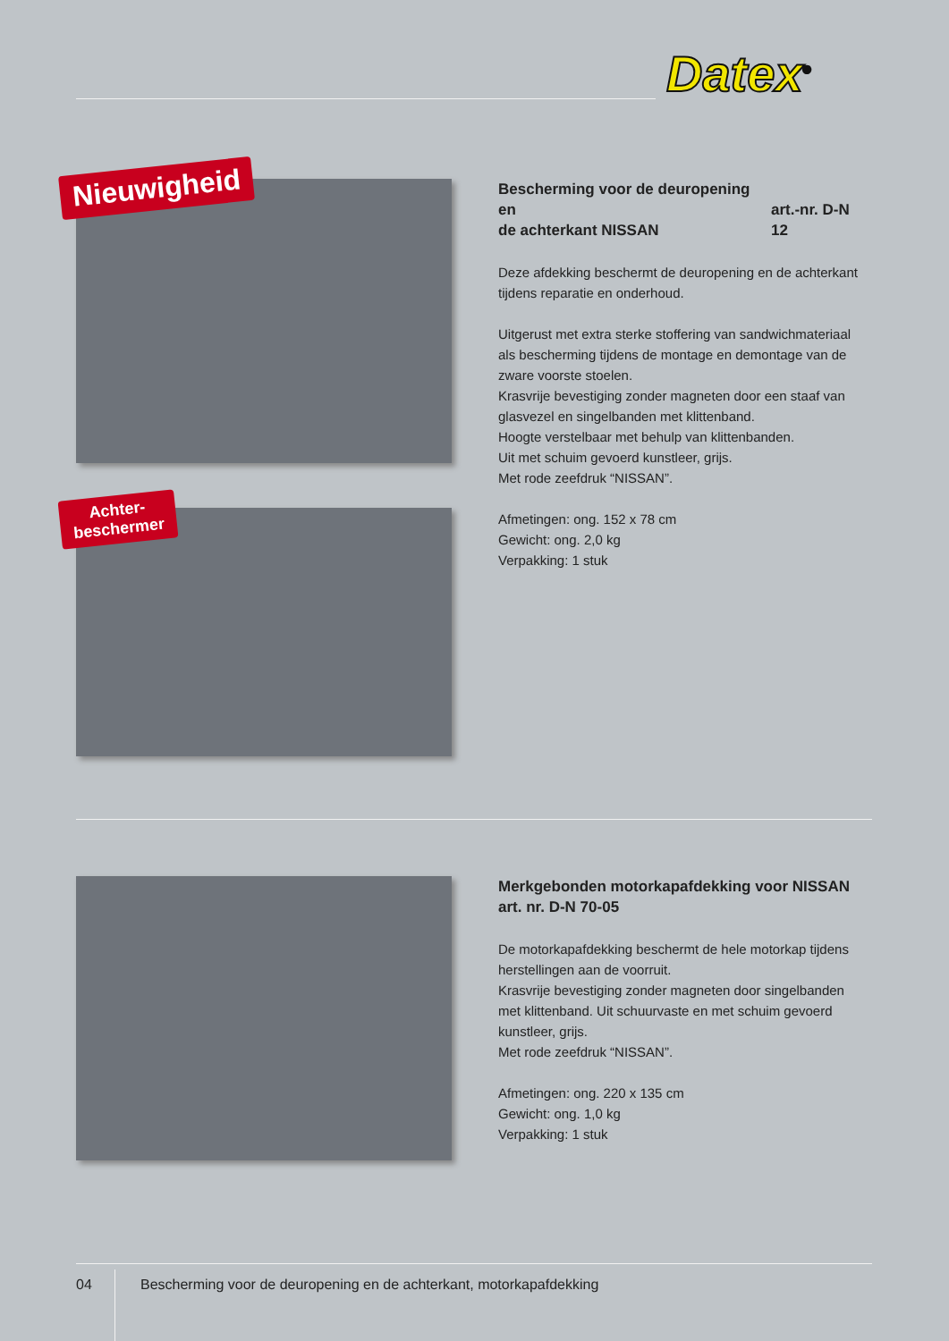Datex<sup>®</sup>
Nieuwigheid
Achter-
beschermer
Bescherming voor de deuropening en
de achterkant NISSAN art.-nr. D-N 12
Deze afdekking beschermt de deuropening en de achterkant tijdens reparatie en onderhoud.
Uitgerust met extra sterke stoffering van sandwichmateriaal als bescherming tijdens de montage en demontage van de zware voorste stoelen.
Krasvrije bevestiging zonder magneten door een staaf van glasvezel en singelbanden met klittenband.
Hoogte verstelbaar met behulp van klittenbanden.
Uit met schuim gevoerd kunstleer, grijs.
Met rode zeefdruk “NISSAN”.
Afmetingen: ong. 152 x 78 cm
Gewicht: ong. 2,0 kg
Verpakking: 1 stuk
Merkgebonden motorkapafdekking voor NISSAN
art. nr. D-N 70-05
De motorkapafdekking beschermt de hele motorkap tijdens herstellingen aan de voorruit.
Krasvrije bevestiging zonder magneten door singelbanden met klittenband. Uit schuurvaste en met schuim gevoerd kunstleer, grijs.
Met rode zeefdruk “NISSAN”.
Afmetingen: ong. 220 x 135 cm
Gewicht: ong. 1,0 kg
Verpakking: 1 stuk
04
Bescherming voor de deuropening en de achterkant, motorkapafdekking